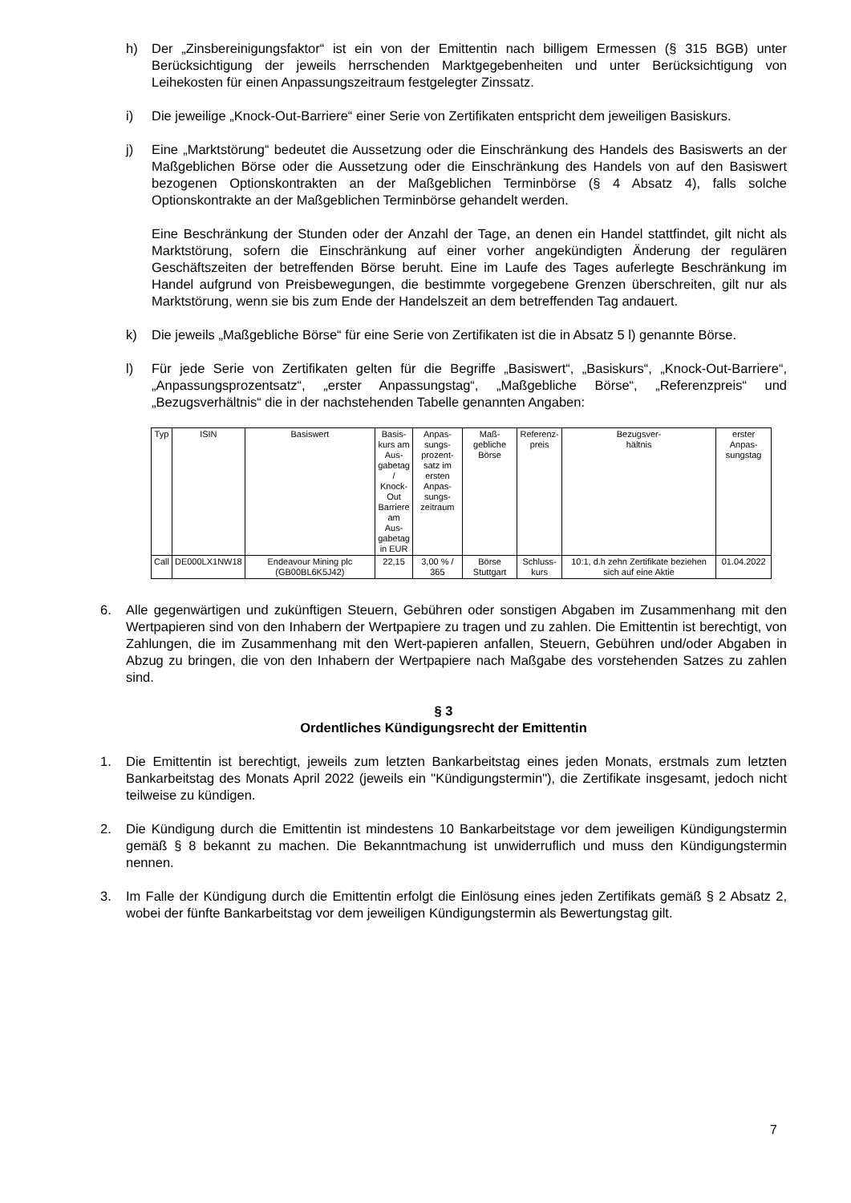h) Der „Zinsbereinigungsfaktor“ ist ein von der Emittentin nach billigem Ermessen (§ 315 BGB) unter Berücksichtigung der jeweils herrschenden Marktgegebenheiten und unter Berücksichtigung von Leihekosten für einen Anpassungszeitraum festgelegter Zinssatz.
i) Die jeweilige „Knock-Out-Barriere“ einer Serie von Zertifikaten entspricht dem jeweiligen Basiskurs.
j) Eine „Marktstörung“ bedeutet die Aussetzung oder die Einschränkung des Handels des Basiswerts an der Maßgeblichen Börse oder die Aussetzung oder die Einschränkung des Handels von auf den Basiswert bezogenen Optionskontrakten an der Maßgeblichen Terminbörse (§ 4 Absatz 4), falls solche Optionskontrakte an der Maßgeblichen Terminbörse gehandelt werden.
Eine Beschränkung der Stunden oder der Anzahl der Tage, an denen ein Handel stattfindet, gilt nicht als Marktstörung, sofern die Einschränkung auf einer vorher angekündigten Änderung der regulären Geschäftszeiten der betreffenden Börse beruht. Eine im Laufe des Tages auferlegte Beschränkung im Handel aufgrund von Preisbewegungen, die bestimmte vorgegebene Grenzen überschreiten, gilt nur als Marktstörung, wenn sie bis zum Ende der Handelszeit an dem betreffenden Tag andauert.
k) Die jeweils „Maßgebliche Börse“ für eine Serie von Zertifikaten ist die in Absatz 5 l) genannte Börse.
l) Für jede Serie von Zertifikaten gelten für die Begriffe „Basiswert“, „Basiskurs“, „Knock-Out-Barriere“, „Anpassungsprozentsatz“, „erster Anpassungstag“, „Maßgebliche Börse“, „Referenzpreis“ und „Bezugsverhältnis“ die in der nachstehenden Tabelle genannten Angaben:
| Typ | ISIN | Basiswert | Basis- kurs am Aus- gabetag / Knock- Out Barriere am Aus- gabetag in EUR | Anpas- sungs- prozent- satz im ersten Anpas- sungs- zeitraum | Maß- gebliche Börse | Referenz- preis | Bezugsver- hältnis | erster Anpas- sungstag |
| --- | --- | --- | --- | --- | --- | --- | --- | --- |
| Call | DE000LX1NW18 | Endeavour Mining plc (GB00BL6K5J42) | 22,15 | 3,00 % / 365 | Börse Stuttgart | Schluss- kurs | 10:1, d.h zehn Zertifikate beziehen sich auf eine Aktie | 01.04.2022 |
6. Alle gegenwärtigen und zukünftigen Steuern, Gebühren oder sonstigen Abgaben im Zusammenhang mit den Wertpapieren sind von den Inhabern der Wertpapiere zu tragen und zu zahlen. Die Emittentin ist berechtigt, von Zahlungen, die im Zusammenhang mit den Wert-papieren anfallen, Steuern, Gebühren und/oder Abgaben in Abzug zu bringen, die von den Inhabern der Wertpapiere nach Maßgabe des vorstehenden Satzes zu zahlen sind.
§ 3
Ordentliches Kündigungsrecht der Emittentin
1. Die Emittentin ist berechtigt, jeweils zum letzten Bankarbeitstag eines jeden Monats, erstmals zum letzten Bankarbeitstag des Monats April 2022 (jeweils ein "Kündigungstermin"), die Zertifikate insgesamt, jedoch nicht teilweise zu kündigen.
2. Die Kündigung durch die Emittentin ist mindestens 10 Bankarbeitstage vor dem jeweiligen Kündigungstermin gemäß § 8 bekannt zu machen. Die Bekanntmachung ist unwiderruflich und muss den Kündigungstermin nennen.
3. Im Falle der Kündigung durch die Emittentin erfolgt die Einlösung eines jeden Zertifikats gemäß § 2 Absatz 2, wobei der fünfte Bankarbeitstag vor dem jeweiligen Kündigungstermin als Bewertungstag gilt.
7